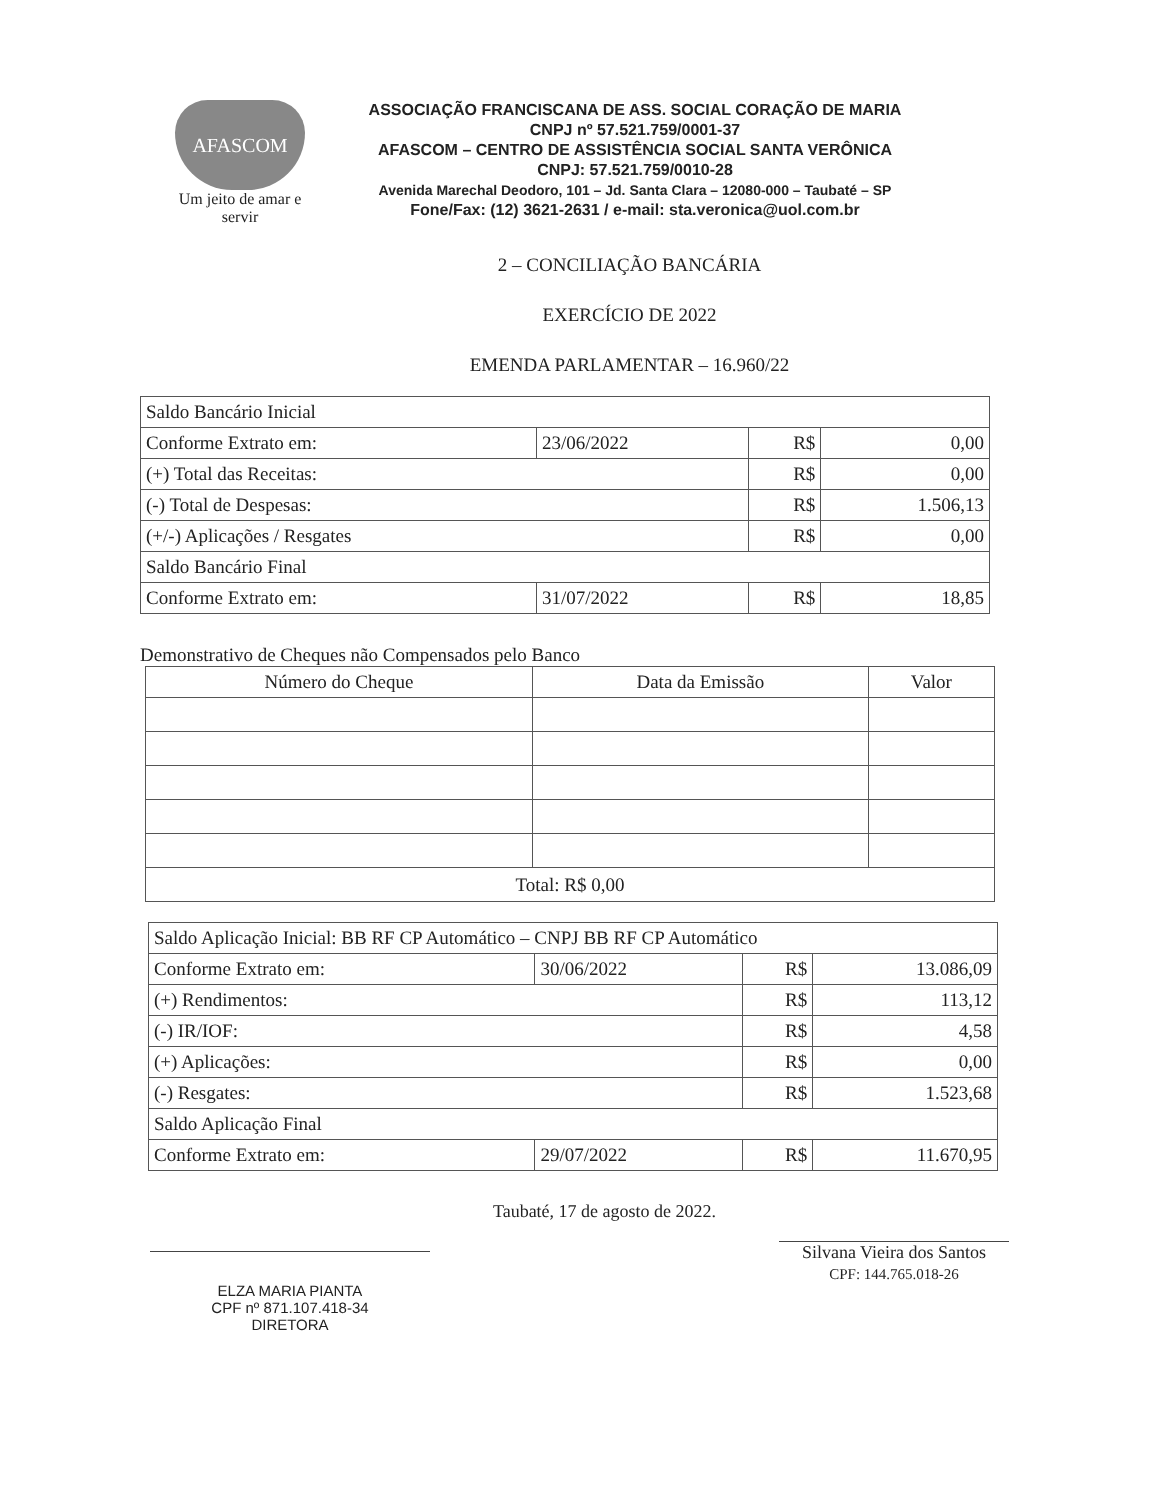AFASCOM
Um jeito de amar e servir
ASSOCIAÇÃO FRANCISCANA DE ASS. SOCIAL CORAÇÃO DE MARIA
CNPJ nº 57.521.759/0001-37
AFASCOM – CENTRO DE ASSISTÊNCIA SOCIAL SANTA VERÔNICA
CNPJ: 57.521.759/0010-28
Avenida Marechal Deodoro, 101 – Jd. Santa Clara – 12080-000 – Taubaté – SP
Fone/Fax: (12) 3621-2631 / e-mail: sta.veronica@uol.com.br
2 – CONCILIAÇÃO BANCÁRIA
EXERCÍCIO DE 2022
EMENDA PARLAMENTAR – 16.960/22
| Saldo Bancário Inicial | | | |
| Conforme Extrato em: | 23/06/2022 | R$ | 0,00 |
| (+) Total das Receitas: | | R$ | 0,00 |
| (-) Total de Despesas: | | R$ | 1.506,13 |
| (+/-) Aplicações / Resgates | | R$ | 0,00 |
| Saldo Bancário Final | | | |
| Conforme Extrato em: | 31/07/2022 | R$ | 18,85 |
Demonstrativo de Cheques não Compensados pelo Banco
| Número do Cheque | Data da Emissão | Valor |
| --- | --- | --- |
| Total: R$ 0,00 | | |
| Saldo Aplicação Inicial: BB RF CP Automático – CNPJ BB RF CP Automático | | | |
| Conforme Extrato em: | 30/06/2022 | R$ | 13.086,09 |
| (+) Rendimentos: | | R$ | 113,12 |
| (-) IR/IOF: | | R$ | 4,58 |
| (+) Aplicações: | | R$ | 0,00 |
| (-) Resgates: | | R$ | 1.523,68 |
| Saldo Aplicação Final | | | |
| Conforme Extrato em: | 29/07/2022 | R$ | 11.670,95 |
ELZA MARIA PIANTA
CPF nº 871.107.418-34
DIRETORA
Taubaté, 17 de agosto de 2022.
Silvana Vieira dos Santos
CPF: 144.765.018-26